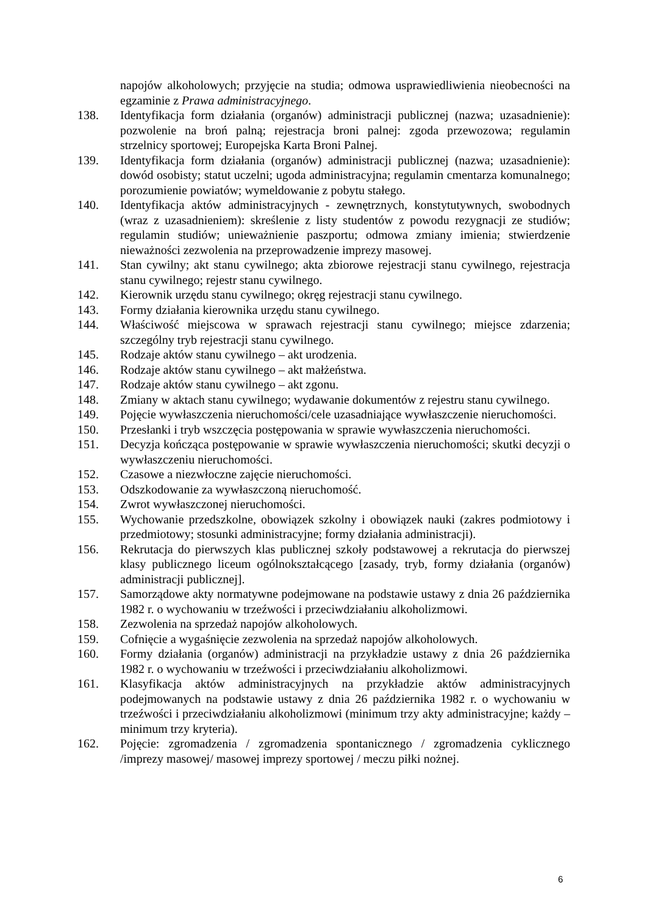napojów alkoholowych; przyjęcie na studia; odmowa usprawiedliwienia nieobecności na egzaminie z Prawa administracyjnego.
138. Identyfikacja form działania (organów) administracji publicznej (nazwa; uzasadnienie): pozwolenie na broń palną; rejestracja broni palnej: zgoda przewozowa; regulamin strzelnicy sportowej; Europejska Karta Broni Palnej.
139. Identyfikacja form działania (organów) administracji publicznej (nazwa; uzasadnienie): dowód osobisty; statut uczelni; ugoda administracyjna; regulamin cmentarza komunalnego; porozumienie powiatów; wymeldowanie z pobytu stałego.
140. Identyfikacja aktów administracyjnych - zewnętrznych, konstytutywnych, swobodnych (wraz z uzasadnieniem): skreślenie z listy studentów z powodu rezygnacji ze studiów; regulamin studiów; unieważnienie paszportu; odmowa zmiany imienia; stwierdzenie nieważności zezwolenia na przeprowadzenie imprezy masowej.
141. Stan cywilny; akt stanu cywilnego; akta zbiorowe rejestracji stanu cywilnego, rejestracja stanu cywilnego; rejestr stanu cywilnego.
142. Kierownik urzędu stanu cywilnego; okręg rejestracji stanu cywilnego.
143. Formy działania kierownika urzędu stanu cywilnego.
144. Właściwość miejscowa w sprawach rejestracji stanu cywilnego; miejsce zdarzenia; szczególny tryb rejestracji stanu cywilnego.
145. Rodzaje aktów stanu cywilnego – akt urodzenia.
146. Rodzaje aktów stanu cywilnego – akt małżeństwa.
147. Rodzaje aktów stanu cywilnego – akt zgonu.
148. Zmiany w aktach stanu cywilnego; wydawanie dokumentów z rejestru stanu cywilnego.
149. Pojęcie wywłaszczenia nieruchomości/cele uzasadniające wywłaszczenie nieruchomości.
150. Przesłanki i tryb wszczęcia postępowania w sprawie wywłaszczenia nieruchomości.
151. Decyzja kończąca postępowanie w sprawie wywłaszczenia nieruchomości; skutki decyzji o wywłaszczeniu nieruchomości.
152. Czasowe a niezwłoczne zajęcie nieruchomości.
153. Odszkodowanie za wywłaszczoną nieruchomość.
154. Zwrot wywłaszczonej nieruchomości.
155. Wychowanie przedszkolne, obowiązek szkolny i obowiązek nauki (zakres podmiotowy i przedmiotowy; stosunki administracyjne; formy działania administracji).
156. Rekrutacja do pierwszych klas publicznej szkoły podstawowej a rekrutacja do pierwszej klasy publicznego liceum ogólnokształcącego [zasady, tryb, formy działania (organów) administracji publicznej].
157. Samorządowe akty normatywne podejmowane na podstawie ustawy z dnia 26 października 1982 r. o wychowaniu w trzeźwości i przeciwdziałaniu alkoholizmowi.
158. Zezwolenia na sprzedaż napojów alkoholowych.
159. Cofnięcie a wygaśnięcie zezwolenia na sprzedaż napojów alkoholowych.
160. Formy działania (organów) administracji na przykładzie ustawy z dnia 26 października 1982 r. o wychowaniu w trzeźwości i przeciwdziałaniu alkoholizmowi.
161. Klasyfikacja aktów administracyjnych na przykładzie aktów administracyjnych podejmowanych na podstawie ustawy z dnia 26 października 1982 r. o wychowaniu w trzeźwości i przeciwdziałaniu alkoholizmowi (minimum trzy akty administracyjne; każdy – minimum trzy kryteria).
162. Pojęcie: zgromadzenia / zgromadzenia spontanicznego / zgromadzenia cyklicznego /imprezy masowej/ masowej imprezy sportowej / meczu piłki nożnej.
6